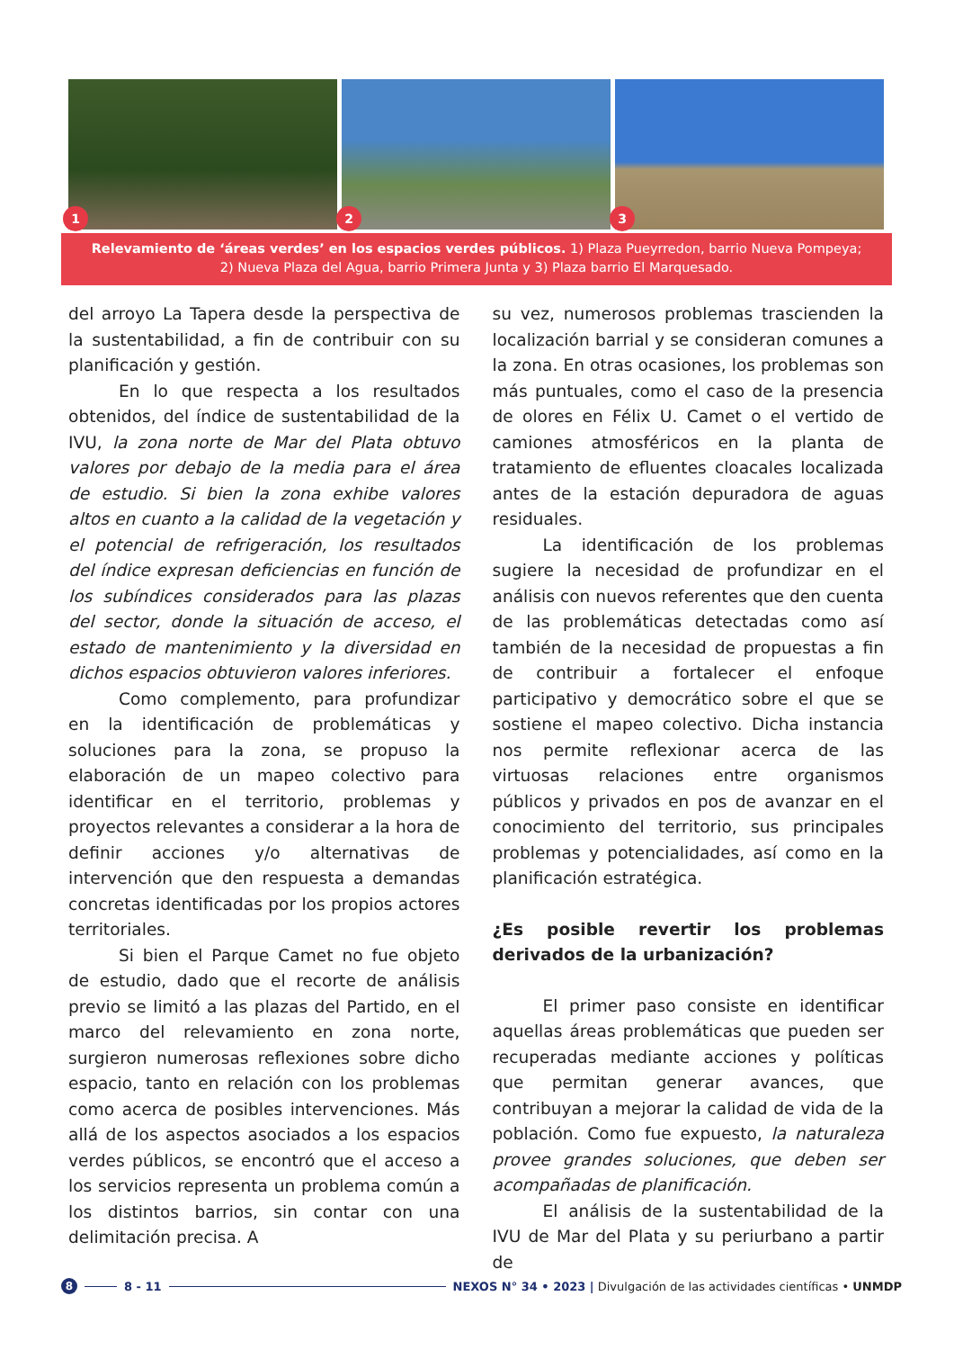1
2
3
Relevamiento de ‘áreas verdes’ en los espacios verdes públicos. 1) Plaza Pueyrredon, barrio Nueva Pompeya;
2) Nueva Plaza del Agua, barrio Primera Junta y 3) Plaza barrio El Marquesado.
del arroyo La Tapera desde la perspectiva de la sustentabilidad, a fin de contribuir con su planificación y gestión.
En lo que respecta a los resultados obtenidos, del índice de sustentabilidad de la IVU, la zona norte de Mar del Plata obtuvo valores por debajo de la media para el área de estudio. Si bien la zona exhibe valores altos en cuanto a la calidad de la vegetación y el potencial de refrigeración, los resultados del índice expresan deficiencias en función de los subíndices considerados para las plazas del sector, donde la situación de acceso, el estado de mantenimiento y la diversidad en dichos espacios obtuvieron valores inferiores.
Como complemento, para profundizar en la identificación de problemáticas y soluciones para la zona, se propuso la elaboración de un mapeo colectivo para identificar en el territorio, problemas y proyectos relevantes a considerar a la hora de definir acciones y/o alternativas de intervención que den respuesta a demandas concretas identificadas por los propios actores territoriales.
Si bien el Parque Camet no fue objeto de estudio, dado que el recorte de análisis previo se limitó a las plazas del Partido, en el marco del relevamiento en zona norte, surgieron numerosas reflexiones sobre dicho espacio, tanto en relación con los problemas como acerca de posibles intervenciones. Más allá de los aspectos asociados a los espacios verdes públicos, se encontró que el acceso a los servicios representa un problema común a los distintos barrios, sin contar con una delimitación precisa. A
su vez, numerosos problemas trascienden la localización barrial y se consideran comunes a la zona. En otras ocasiones, los problemas son más puntuales, como el caso de la presencia de olores en Félix U. Camet o el vertido de camiones atmosféricos en la planta de tratamiento de efluentes cloacales localizada antes de la estación depuradora de aguas residuales.
La identificación de los problemas sugiere la necesidad de profundizar en el análisis con nuevos referentes que den cuenta de las problemáticas detectadas como así también de la necesidad de propuestas a fin de contribuir a fortalecer el enfoque participativo y democrático sobre el que se sostiene el mapeo colectivo. Dicha instancia nos permite reflexionar acerca de las virtuosas relaciones entre organismos públicos y privados en pos de avanzar en el conocimiento del territorio, sus principales problemas y potencialidades, así como en la planificación estratégica.
¿Es posible revertir los problemas derivados de la urbanización?
El primer paso consiste en identificar aquellas áreas problemáticas que pueden ser recuperadas mediante acciones y políticas que permitan generar avances, que contribuyan a mejorar la calidad de vida de la población. Como fue expuesto, la naturaleza provee grandes soluciones, que deben ser acompañadas de planificación.
El análisis de la sustentabilidad de la IVU de Mar del Plata y su periurbano a partir de
8 8 - 11 NEXOS N° 34 • 2023 | Divulgación de las actividades científicas • UNMDP